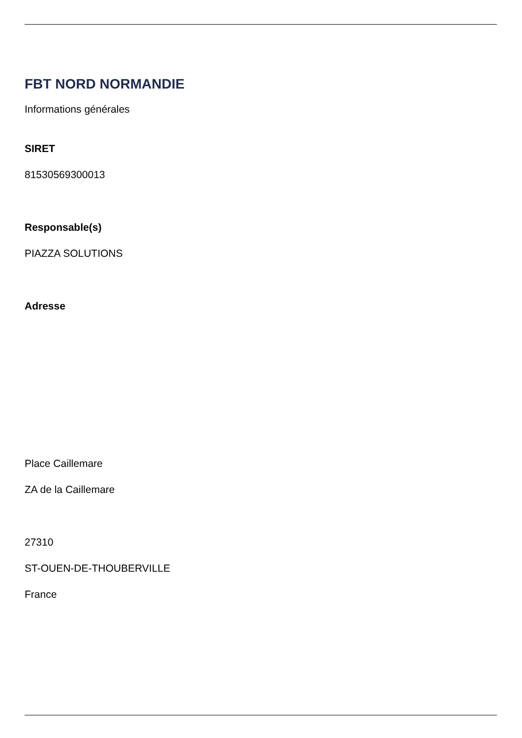FBT NORD NORMANDIE
Informations générales
SIRET
81530569300013
Responsable(s)
PIAZZA SOLUTIONS
Adresse
Place Caillemare
ZA de la Caillemare
27310
ST-OUEN-DE-THOUBERVILLE
France